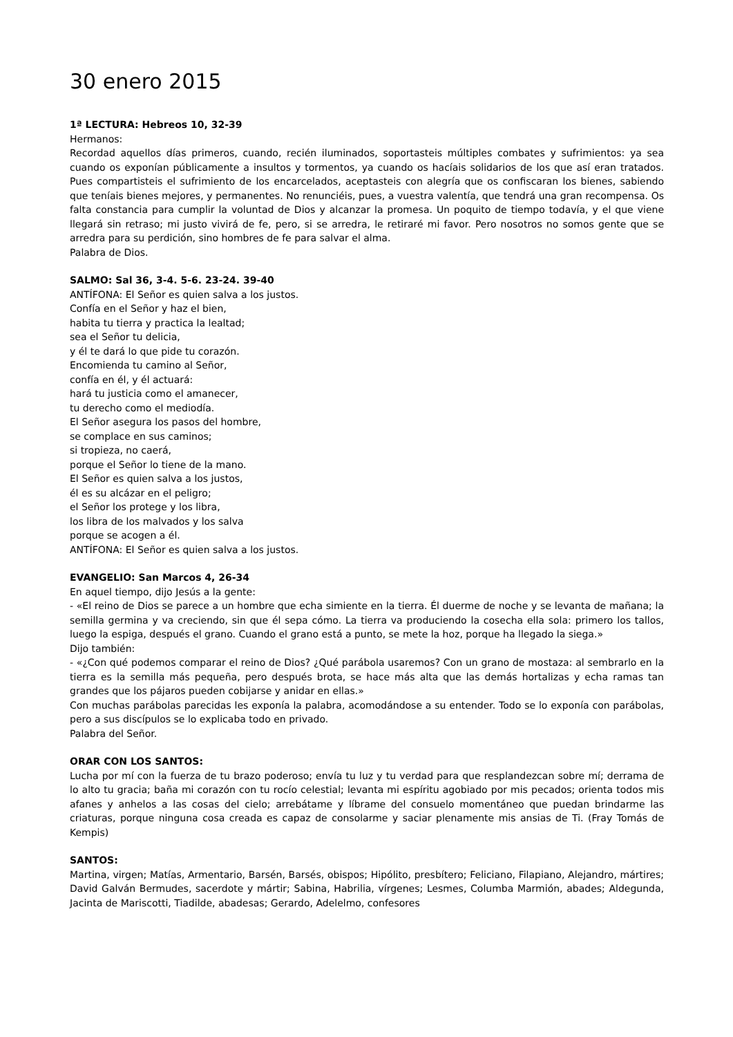30 enero 2015
1ª LECTURA: Hebreos 10, 32-39
Hermanos:
Recordad aquellos días primeros, cuando, recién iluminados, soportasteis múltiples combates y sufrimientos: ya sea cuando os exponían públicamente a insultos y tormentos, ya cuando os hacíais solidarios de los que así eran tratados. Pues compartisteis el sufrimiento de los encarcelados, aceptasteis con alegría que os confiscaran los bienes, sabiendo que teníais bienes mejores, y permanentes. No renunciéis, pues, a vuestra valentía, que tendrá una gran recompensa. Os falta constancia para cumplir la voluntad de Dios y alcanzar la promesa. Un poquito de tiempo todavía, y el que viene llegará sin retraso; mi justo vivirá de fe, pero, si se arredra, le retiraré mi favor. Pero nosotros no somos gente que se arredra para su perdición, sino hombres de fe para salvar el alma.
Palabra de Dios.
SALMO: Sal 36, 3-4. 5-6. 23-24. 39-40
ANTÍFONA: El Señor es quien salva a los justos.
Confía en el Señor y haz el bien,
habita tu tierra y practica la lealtad;
sea el Señor tu delicia,
y él te dará lo que pide tu corazón.
Encomienda tu camino al Señor,
confía en él, y él actuará:
hará tu justicia como el amanecer,
tu derecho como el mediodía.
El Señor asegura los pasos del hombre,
se complace en sus caminos;
si tropieza, no caerá,
porque el Señor lo tiene de la mano.
El Señor es quien salva a los justos,
él es su alcázar en el peligro;
el Señor los protege y los libra,
los libra de los malvados y los salva
porque se acogen a él.
ANTÍFONA: El Señor es quien salva a los justos.
EVANGELIO: San Marcos 4, 26-34
En aquel tiempo, dijo Jesús a la gente:
- «El reino de Dios se parece a un hombre que echa simiente en la tierra. Él duerme de noche y se levanta de mañana; la semilla germina y va creciendo, sin que él sepa cómo. La tierra va produciendo la cosecha ella sola: primero los tallos, luego la espiga, después el grano. Cuando el grano está a punto, se mete la hoz, porque ha llegado la siega.»
Dijo también:
- «¿Con qué podemos comparar el reino de Dios? ¿Qué parábola usaremos? Con un grano de mostaza: al sembrarlo en la tierra es la semilla más pequeña, pero después brota, se hace más alta que las demás hortalizas y echa ramas tan grandes que los pájaros pueden cobijarse y anidar en ellas.»
Con muchas parábolas parecidas les exponía la palabra, acomodándose a su entender. Todo se lo exponía con parábolas, pero a sus discípulos se lo explicaba todo en privado.
Palabra del Señor.
ORAR CON LOS SANTOS:
Lucha por mí con la fuerza de tu brazo poderoso; envía tu luz y tu verdad para que resplandezcan sobre mí; derrama de lo alto tu gracia; baña mi corazón con tu rocío celestial; levanta mi espíritu agobiado por mis pecados; orienta todos mis afanes y anhelos a las cosas del cielo; arrebátame y líbrame del consuelo momentáneo que puedan brindarme las criaturas, porque ninguna cosa creada es capaz de consolarme y saciar plenamente mis ansias de Ti. (Fray Tomás de Kempis)
SANTOS:
Martina, virgen; Matías, Armentario, Barsén, Barsés, obispos; Hipólito, presbítero; Feliciano, Filapiano, Alejandro, mártires; David Galván Bermudes, sacerdote y mártir; Sabina, Habrilia, vírgenes; Lesmes, Columba Marmión, abades; Aldegunda, Jacinta de Mariscotti, Tiadilde, abadesas; Gerardo, Adelelmo, confesores